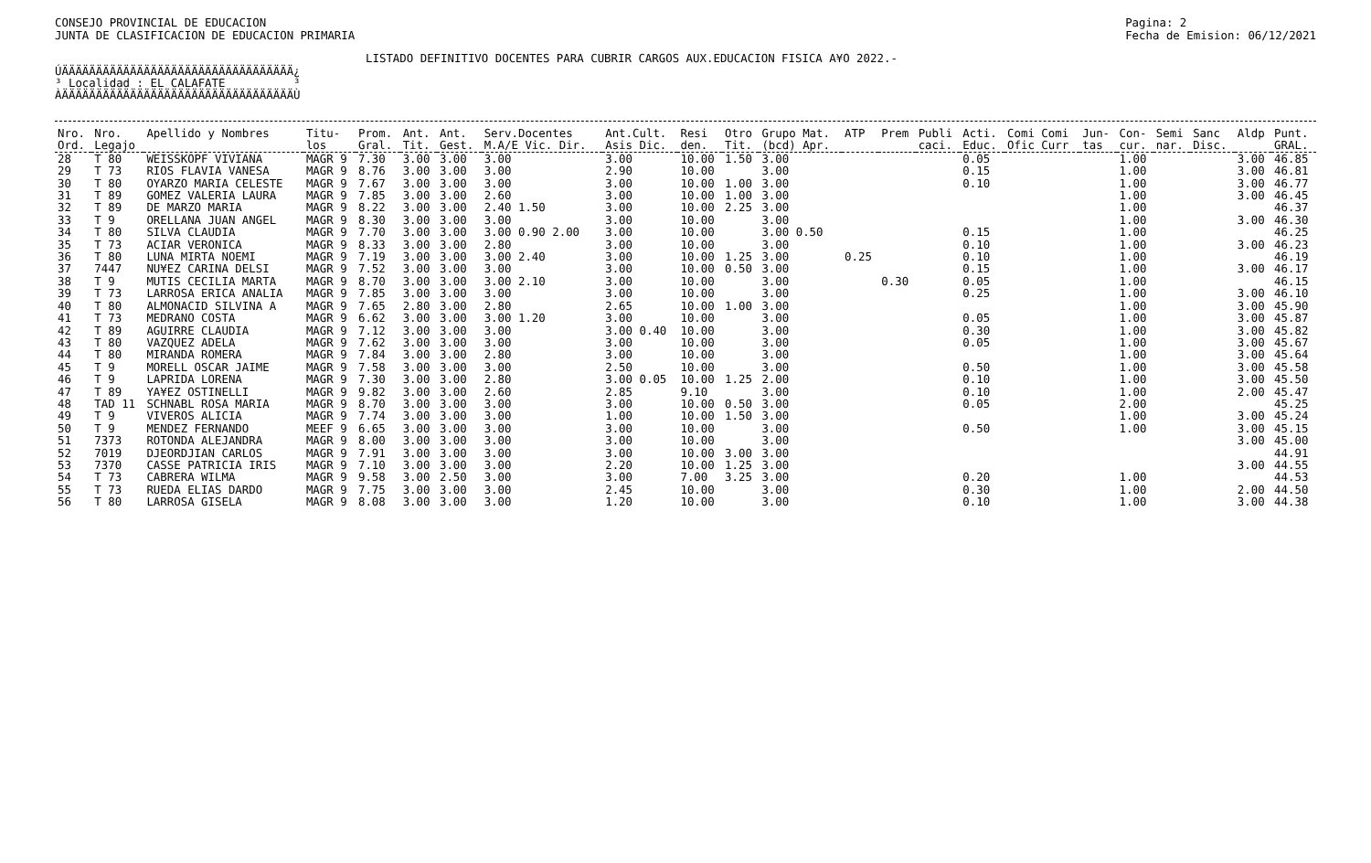CONSEJO PROVINCIAL DE EDUCACION
JUNTA DE CLASIFICACION DE EDUCACION PRIMARIA
Pagina: 2
Fecha de Emision: 06/12/2021
LISTADO DEFINITIVO DOCENTES PARA CUBRIR CARGOS AUX.EDUCACION FISICA A¥O 2022.-
ÚÄÄÄÄÄÄÄÄÄÄÄÄÄÄÄÄÄÄÄÄÄÄÄÄÄÄÄÄÄÄÄÄÄÄ¿ ³ Localidad : EL CALAFATE ³ ÀÄÄÄÄÄÄÄÄÄÄÄÄÄÄÄÄÄÄÄÄÄÄÄÄÄÄÄÄÄÄÄÄÄÄÙ
| Nro. Ord. | Nro. Legajo | Apellido y Nombres | Titu- los | Prom. Gral. | Ant. Tit. | Ant. Gest. | Serv.Docentes M.A/E Vic. Dir. | Ant.Cult. Asis Dic. | Resi den. | Otro Tit. | Grupo Mat. (bcd) Apr. | ATP | Prem | Publi caci. | Acti. Educ. | Comi Comi Ofic Curr | Jun- tas | Con- cur. | Semi nar. | Sanc Disc. | Aldp | Punt. GRAL. |
| --- | --- | --- | --- | --- | --- | --- | --- | --- | --- | --- | --- | --- | --- | --- | --- | --- | --- | --- | --- | --- | --- | --- |
| 28 | T 80 | WEISSKOPF VIVIANA | MAGR 9 | 7.30 | 3.00 | 3.00 | 3.00 | 3.00 | 10.00 | 1.50 | 3.00 | | | | 0.05 | | | 1.00 | | | 3.00 | 46.85 |
| 29 | T 73 | RIOS FLAVIA VANESA | MAGR 9 | 8.76 | 3.00 | 3.00 | 3.00 | 2.90 | 10.00 | | 3.00 | | | | 0.15 | | | 1.00 | | | 3.00 | 46.81 |
| 30 | T 80 | OYARZO MARIA CELESTE | MAGR 9 | 7.67 | 3.00 | 3.00 | 3.00 | 3.00 | 10.00 | 1.00 | 3.00 | | | | 0.10 | | | 1.00 | | | 3.00 | 46.77 |
| 31 | T 89 | GOMEZ VALERIA LAURA | MAGR 9 | 7.85 | 3.00 | 3.00 | 2.60 | 3.00 | 10.00 | 1.00 | 3.00 | | | | | | | 1.00 | | | 3.00 | 46.45 |
| 32 | T 89 | DE MARZO MARIA | MAGR 9 | 8.22 | 3.00 | 3.00 | 2.40 1.50 | 3.00 | 10.00 | 2.25 | 3.00 | | | | | | | 1.00 | | | | 46.37 |
| 33 | T 9 | ORELLANA JUAN ANGEL | MAGR 9 | 8.30 | 3.00 | 3.00 | 3.00 | 3.00 | 10.00 | | 3.00 | | | | | | | 1.00 | | | 3.00 | 46.30 |
| 34 | T 80 | SILVA CLAUDIA | MAGR 9 | 7.70 | 3.00 | 3.00 | 3.00 0.90 2.00 | 3.00 | 10.00 | | 3.00 0.50 | | | | 0.15 | | | 1.00 | | | | 46.25 |
| 35 | T 73 | ACIAR VERONICA | MAGR 9 | 8.33 | 3.00 | 3.00 | 2.80 | 3.00 | 10.00 | | 3.00 | | | | 0.10 | | | 1.00 | | | 3.00 | 46.23 |
| 36 | T 80 | LUNA MIRTA NOEMI | MAGR 9 | 7.19 | 3.00 | 3.00 | 3.00 2.40 | 3.00 | 10.00 | 1.25 | 3.00 | 0.25 | | | 0.10 | | | 1.00 | | | | 46.19 |
| 37 | 7447 | NU¥EZ CARINA DELSI | MAGR 9 | 7.52 | 3.00 | 3.00 | 3.00 | 3.00 | 10.00 | 0.50 | 3.00 | | | | 0.15 | | | 1.00 | | | 3.00 | 46.17 |
| 38 | T 9 | MUTIS CECILIA MARTA | MAGR 9 | 8.70 | 3.00 | 3.00 | 3.00 2.10 | 3.00 | 10.00 | | 3.00 | | 0.30 | | 0.05 | | | 1.00 | | | | 46.15 |
| 39 | T 73 | LARROSA ERICA ANALIA | MAGR 9 | 7.85 | 3.00 | 3.00 | 3.00 | 3.00 | 10.00 | | 3.00 | | | | 0.25 | | | 1.00 | | | 3.00 | 46.10 |
| 40 | T 80 | ALMONACID SILVINA A | MAGR 9 | 7.65 | 2.80 | 3.00 | 2.80 | 2.65 | 10.00 | 1.00 | 3.00 | | | | | | | 1.00 | | | 3.00 | 45.90 |
| 41 | T 73 | MEDRANO COSTA | MAGR 9 | 6.62 | 3.00 | 3.00 | 3.00 1.20 | 3.00 | 10.00 | | 3.00 | | | | 0.05 | | | 1.00 | | | 3.00 | 45.87 |
| 42 | T 89 | AGUIRRE CLAUDIA | MAGR 9 | 7.12 | 3.00 | 3.00 | 3.00 | 3.00 0.40 | 10.00 | | 3.00 | | | | 0.30 | | | 1.00 | | | 3.00 | 45.82 |
| 43 | T 80 | VAZQUEZ ADELA | MAGR 9 | 7.62 | 3.00 | 3.00 | 3.00 | 3.00 | 10.00 | | 3.00 | | | | 0.05 | | | 1.00 | | | 3.00 | 45.67 |
| 44 | T 80 | MIRANDA ROMERA | MAGR 9 | 7.84 | 3.00 | 3.00 | 2.80 | 3.00 | 10.00 | | 3.00 | | | | | | | 1.00 | | | 3.00 | 45.64 |
| 45 | T 9 | MORELL OSCAR JAIME | MAGR 9 | 7.58 | 3.00 | 3.00 | 3.00 | 2.50 | 10.00 | | 3.00 | | | | 0.50 | | | 1.00 | | | 3.00 | 45.58 |
| 46 | T 9 | LAPRIDA LORENA | MAGR 9 | 7.30 | 3.00 | 3.00 | 2.80 | 3.00 0.05 | 10.00 | 1.25 | 2.00 | | | | 0.10 | | | 1.00 | | | 3.00 | 45.50 |
| 47 | T 89 | YA¥EZ OSTINELLI | MAGR 9 | 9.82 | 3.00 | 3.00 | 2.60 | 2.85 | 9.10 | | 3.00 | | | | 0.10 | | | 1.00 | | | 2.00 | 45.47 |
| 48 | TAD 11 | SCHNABL ROSA MARIA | MAGR 9 | 8.70 | 3.00 | 3.00 | 3.00 | 3.00 | 10.00 | 0.50 | 3.00 | | | | 0.05 | | | 2.00 | | | | 45.25 |
| 49 | T 9 | VIVEROS ALICIA | MAGR 9 | 7.74 | 3.00 | 3.00 | 3.00 | 1.00 | 10.00 | 1.50 | 3.00 | | | | | | | 1.00 | | | 3.00 | 45.24 |
| 50 | T 9 | MENDEZ FERNANDO | MEEF 9 | 6.65 | 3.00 | 3.00 | 3.00 | 3.00 | 10.00 | | 3.00 | | | | 0.50 | | | 1.00 | | | 3.00 | 45.15 |
| 51 | 7373 | ROTONDA ALEJANDRA | MAGR 9 | 8.00 | 3.00 | 3.00 | 3.00 | 3.00 | 10.00 | | 3.00 | | | | | | | | | | 3.00 | 45.00 |
| 52 | 7019 | DJEORDJIAN CARLOS | MAGR 9 | 7.91 | 3.00 | 3.00 | 3.00 | 3.00 | 10.00 | 3.00 | 3.00 | | | | | | | | | | | 44.91 |
| 53 | 7370 | CASSE PATRICIA IRIS | MAGR 9 | 7.10 | 3.00 | 3.00 | 3.00 | 2.20 | 10.00 | 1.25 | 3.00 | | | | | | | | | | 3.00 | 44.55 |
| 54 | T 73 | CABRERA WILMA | MAGR 9 | 9.58 | 3.00 | 2.50 | 3.00 | 3.00 | 7.00 | 3.25 | 3.00 | | | | 0.20 | | | 1.00 | | | | 44.53 |
| 55 | T 73 | RUEDA ELIAS DARDO | MAGR 9 | 7.75 | 3.00 | 3.00 | 3.00 | 2.45 | 10.00 | | 3.00 | | | | 0.30 | | | 1.00 | | | 2.00 | 44.50 |
| 56 | T 80 | LARROSA GISELA | MAGR 9 | 8.08 | 3.00 | 3.00 | 3.00 | 1.20 | 10.00 | | 3.00 | | | | 0.10 | | | 1.00 | | | 3.00 | 44.38 |